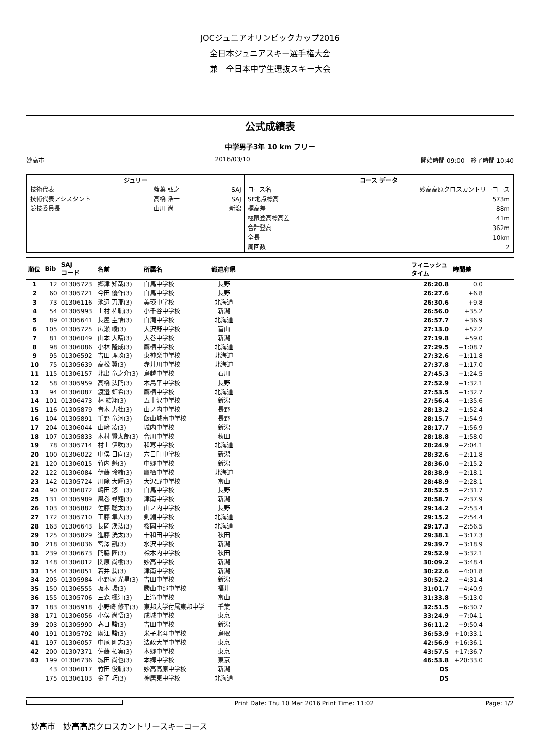JOCジュニアオリンピックカップ2016
全日本ジュニアスキー選手権大会
兼　全日本中学生選抜スキー大会
公式成績表
中学男子3年 10 km フリー
妙高市 2016/03/10 開始時間 09:00　終了時間 10:40
| ジュリー | | | コース データ | |
| --- | --- | --- | --- | --- |
| 技術代表 | 藍葉 弘之 | SAJ | コース名 | 妙高高原クロスカントリーコース |
| 技術代表アシスタント | 高橋 浩一 | SAJ | SF地点標高 | 573m |
| 競技委員長 | 山川 尚 | 新潟 | 標高差 | 88m |
| | | | 極限登高標高差 | 41m |
| | | | 合計登高 | 362m |
| | | | 全長 | 10km |
| | | | 周回数 | 2 |
| 順位 | Bib | SAJ コード | 名前 | 所属名 | 都道府県 | | フィニッシュ タイム | 時間差 | |
| --- | --- | --- | --- | --- | --- | --- | --- | --- | --- |
| 1 | 12 | 01305723 | 郷津 知哉(3) | 白馬中学校 | 長野 | | 26:20.8 | 0.0 | |
| 2 | 60 | 01305721 | 今田 優作(3) | 白馬中学校 | 長野 | | 26:27.6 | +6.8 | |
| 3 | 73 | 01306116 | 池辺 刀那(3) | 美瑛中学校 | 北海道 | | 26:30.6 | +9.8 | |
| 4 | 54 | 01305993 | 上村 祐輔(3) | 小千谷中学校 | 新潟 | | 26:56.0 | +35.2 | |
| 5 | 89 | 01305641 | 長屋 圭悟(3) | 白滝中学校 | 北海道 | | 26:57.7 | +36.9 | |
| 6 | 105 | 01305725 | 広瀬 崚(3) | 大沢野中学校 | 富山 | | 27:13.0 | +52.2 | |
| 7 | 81 | 01306049 | 山本 大晴(3) | 大巻中学校 | 新潟 | | 27:19.8 | +59.0 | |
| 8 | 98 | 01306086 | 小林 隆成(3) | 鷹栖中学校 | 北海道 | | 27:29.5 | +1:08.7 | |
| 9 | 95 | 01306592 | 吉田 理玖(3) | 東神楽中学校 | 北海道 | | 27:32.6 | +1:11.8 | |
| 10 | 75 | 01305639 | 高松 翼(3) | 赤井川中学校 | 北海道 | | 27:37.8 | +1:17.0 | |
| 11 | 115 | 01306157 | 北出 竜之介(3) | 鳥越中学校 | 石川 | | 27:45.3 | +1:24.5 | |
| 12 | 58 | 01305959 | 高橋 汰門(3) | 木島平中学校 | 長野 | | 27:52.9 | +1:32.1 | |
| 13 | 94 | 01306087 | 渡邉 虹希(3) | 鷹栖中学校 | 北海道 | | 27:53.5 | +1:32.7 | |
| 14 | 101 | 01306473 | 林 結翔(3) | 五十沢中学校 | 新潟 | | 27:56.4 | +1:35.6 | |
| 15 | 116 | 01305879 | 青木 力杜(3) | 山ノ内中学校 | 長野 | | 28:13.2 | +1:52.4 | |
| 16 | 104 | 01305891 | 千野 竜河(3) | 飯山城南中学校 | 長野 | | 28:15.7 | +1:54.9 | |
| 17 | 204 | 01306044 | 山﨑 凌(3) | 城内中学校 | 新潟 | | 28:17.7 | +1:56.9 | |
| 18 | 107 | 01305833 | 木村 賢太郎(3) | 合川中学校 | 秋田 | | 28:18.8 | +1:58.0 | |
| 19 | 78 | 01305714 | 村上 伊吹(3) | 和寒中学校 | 北海道 | | 28:24.9 | +2:04.1 | |
| 20 | 100 | 01306022 | 中俣 日向(3) | 六日町中学校 | 新潟 | | 28:32.6 | +2:11.8 | |
| 21 | 120 | 01306015 | 竹内 魁(3) | 中郷中学校 | 新潟 | | 28:36.0 | +2:15.2 | |
| 22 | 122 | 01306084 | 伊藤 玲緒(3) | 鷹栖中学校 | 北海道 | | 28:38.9 | +2:18.1 | |
| 23 | 142 | 01305724 | 川除 大輝(3) | 大沢野中学校 | 富山 | | 28:48.9 | +2:28.1 | |
| 24 | 90 | 01306072 | 嶋田 悠二(3) | 白馬中学校 | 長野 | | 28:52.5 | +2:31.7 | |
| 25 | 131 | 01305989 | 風巻 尋翔(3) | 津南中学校 | 新潟 | | 28:58.7 | +2:37.9 | |
| 26 | 103 | 01305882 | 佐藤 聡太(3) | 山ノ内中学校 | 長野 | | 29:14.2 | +2:53.4 | |
| 27 | 172 | 01305710 | 工藤 隼人(3) | 剣淵中学校 | 北海道 | | 29:15.2 | +2:54.4 | |
| 28 | 163 | 01306643 | 長岡 渓汰(3) | 桜岡中学校 | 北海道 | | 29:17.3 | +2:56.5 | |
| 29 | 125 | 01305829 | 進藤 洸太(3) | 十和田中学校 | 秋田 | | 29:38.1 | +3:17.3 | |
| 30 | 218 | 01306036 | 宮澤 凱(3) | 水沢中学校 | 新潟 | | 29:39.7 | +3:18.9 | |
| 31 | 239 | 01306673 | 門脇 匠(3) | 桧木内中学校 | 秋田 | | 29:52.9 | +3:32.1 | |
| 32 | 148 | 01306012 | 関原 尚樹(3) | 妙高中学校 | 新潟 | | 30:09.2 | +3:48.4 | |
| 33 | 154 | 01306051 | 若井 潤(3) | 津南中学校 | 新潟 | | 30:22.6 | +4:01.8 | |
| 34 | 205 | 01305984 | 小野塚 光星(3) | 吉田中学校 | 新潟 | | 30:52.2 | +4:31.4 | |
| 35 | 150 | 01306555 | 坂本 環(3) | 勝山中部中学校 | 福井 | | 31:01.7 | +4:40.9 | |
| 36 | 155 | 01305706 | 三森 楓汀(3) | 上滝中学校 | 富山 | | 31:33.8 | +5:13.0 | |
| 37 | 183 | 01305918 | 小野崎 修平(3) | 東邦大学付属東邦中学 | 千葉 | | 32:51.5 | +6:30.7 | |
| 38 | 171 | 01306056 | 小俣 尚悟(3) | 成城中学校 | 東京 | | 33:24.9 | +7:04.1 | |
| 39 | 203 | 01305990 | 春日 駿(3) | 吉田中学校 | 新潟 | | 36:11.2 | +9:50.4 | |
| 40 | 191 | 01305792 | 廣江 駿(3) | 米子北斗中学校 | 鳥取 | | 36:53.9 | +10:33.1 | |
| 41 | 197 | 01306057 | 中尾 剛志(3) | 法政大学中学校 | 東京 | | 42:56.9 | +16:36.1 | |
| 42 | 200 | 01307371 | 佐藤 拓実(3) | 本郷中学校 | 東京 | | 43:57.5 | +17:36.7 | |
| 43 | 199 | 01306736 | 城田 尚也(3) | 本郷中学校 | 東京 | | 46:53.8 | +20:33.0 | |
| | 43 | 01306017 | 竹田 俊輔(3) | 妙高高原中学校 | 新潟 | | DS | | |
| | 175 | 01306103 | 金子 巧(3) | 神居東中学校 | 北海道 | | DS | | |
Print Date: Thu 10 Mar 2016 Print Time: 11:02 Page: 1/2
妙高市　妙高高原クロスカントリースキーコース